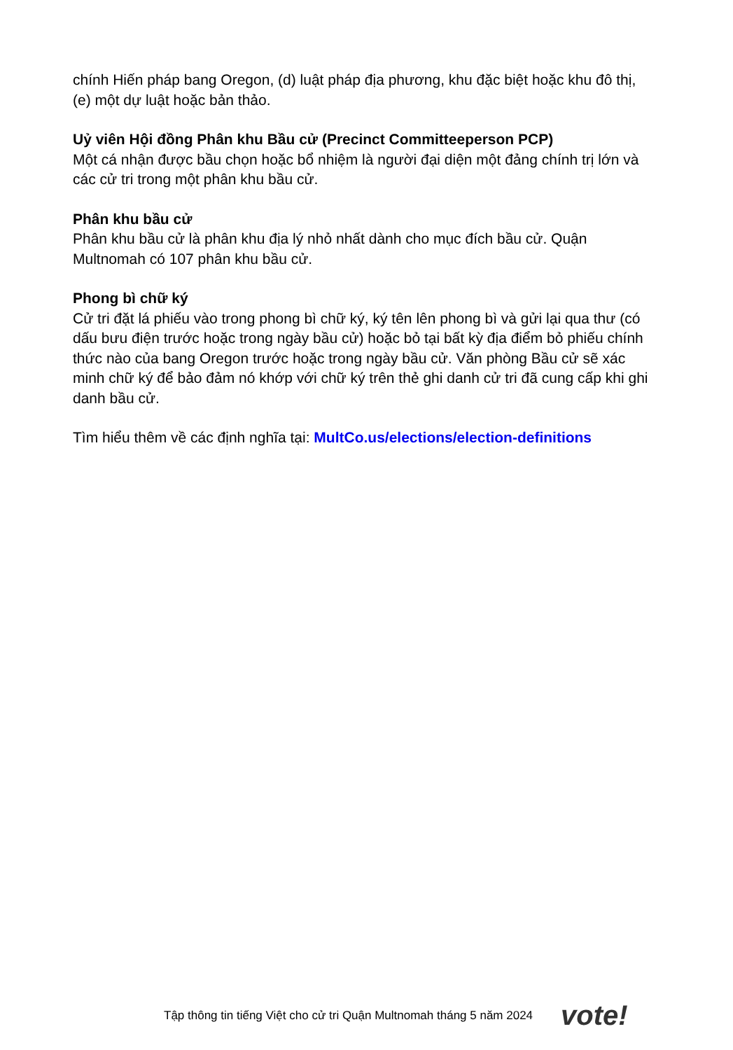chính Hiến pháp bang Oregon, (d) luật pháp địa phương, khu đặc biệt hoặc khu đô thị, (e) một dự luật hoặc bản thảo.
Uỷ viên Hội đồng Phân khu Bầu cử (Precinct Committeeperson PCP)
Một cá nhận được bầu chọn hoặc bổ nhiệm là người đại diện một đảng chính trị lớn và các cử tri trong một phân khu bầu cử.
Phân khu bầu cử
Phân khu bầu cử là phân khu địa lý nhỏ nhất dành cho mục đích bầu cử. Quận Multnomah có 107 phân khu bầu cử.
Phong bì chữ ký
Cử tri đặt lá phiếu vào trong phong bì chữ ký, ký tên lên phong bì và gửi lại qua thư (có dấu bưu điện trước hoặc trong ngày bầu cử) hoặc bỏ tại bất kỳ địa điểm bỏ phiếu chính thức nào của bang Oregon trước hoặc trong ngày bầu cử. Văn phòng Bầu cử sẽ xác minh chữ ký để bảo đảm nó khớp với chữ ký trên thẻ ghi danh cử tri đã cung cấp khi ghi danh bầu cử.
Tìm hiểu thêm về các định nghĩa tại: MultCo.us/elections/election-definitions
Tập thông tin tiếng Việt cho cử tri Quận Multnomah tháng 5 năm 2024 vote!